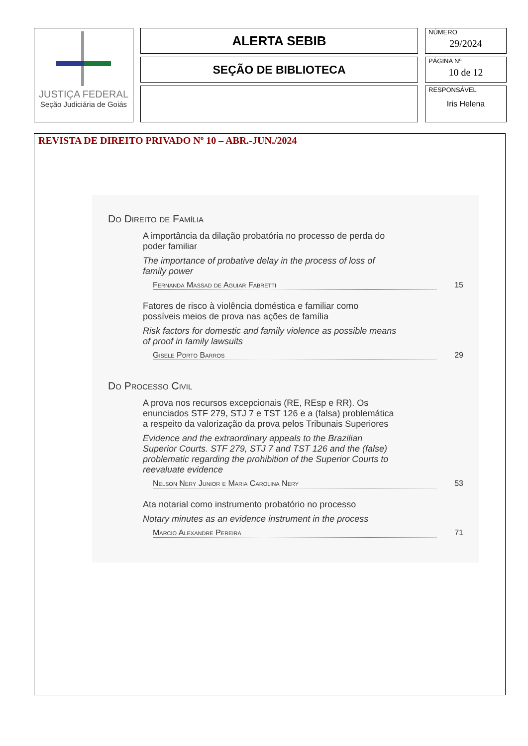| JUSTIÇA FEDERAL Seção Judiciária de Goiás | ALERTA SEBIB | NÚMERO 29/2024 |
| | SEÇÃO DE BIBLIOTECA | PÁGINA Nº 10 de 12 |
| | | RESPONSÁVEL Iris Helena |
REVISTA DE DIREITO PRIVADO Nº 10 – ABR.-JUN./2024
Do Direito de Família
A importância da dilação probatória no processo de perda do poder familiar
The importance of probative delay in the process of loss of family power
Fernanda Massad de Aguiar Fabretti 15
Fatores de risco à violência doméstica e familiar como possíveis meios de prova nas ações de família
Risk factors for domestic and family violence as possible means of proof in family lawsuits
Gisele Porto Barros 29
Do Processo Civil
A prova nos recursos excepcionais (RE, REsp e RR). Os enunciados STF 279, STJ 7 e TST 126 e a (falsa) problemática a respeito da valorização da prova pelos Tribunais Superiores
Evidence and the extraordinary appeals to the Brazilian Superior Courts. STF 279, STJ 7 and TST 126 and the (false) problematic regarding the prohibition of the Superior Courts to reevaluate evidence
Nelson Nery Junior e Maria Carolina Nery 53
Ata notarial como instrumento probatório no processo
Notary minutes as an evidence instrument in the process
Marcio Alexandre Pereira 71